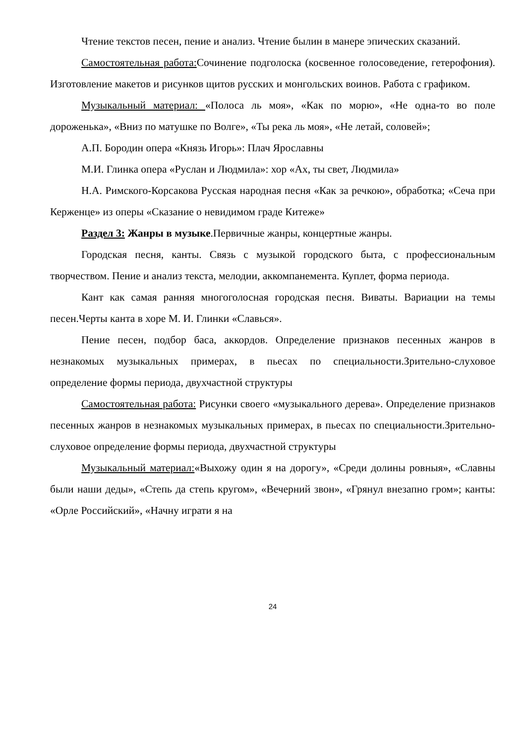Чтение текстов песен, пение и анализ. Чтение былин в манере эпических сказаний.
Самостоятельная работа: Сочинение подголоска (косвенное голосоведение, гетерофония). Изготовление макетов и рисунков щитов русских и монгольских воинов. Работа с графиком.
Музыкальный материал: «Полоса ль моя», «Как по морю», «Не одна-то во поле дороженька», «Вниз по матушке по Волге», «Ты река ль моя», «Не летай, соловей»;
А.П. Бородин опера «Князь Игорь»: Плач Ярославны
М.И. Глинка опера «Руслан и Людмила»: хор «Ах, ты свет, Людмила»
Н.А. Римского-Корсакова Русская народная песня «Как за речкою», обработка; «Сеча при Керженце» из оперы «Сказание о невидимом граде Китеже»
Раздел 3: Жанры в музыке.Первичные жанры, концертные жанры.
Городская песня, канты. Связь с музыкой городского быта, с профессиональным творчеством. Пение и анализ текста, мелодии, аккомпанемента. Куплет, форма периода.
Кант как самая ранняя многоголосная городская песня. Виваты. Вариации на темы песен.Черты канта в хоре М. И. Глинки «Славься».
Пение песен, подбор баса, аккордов. Определение признаков песенных жанров в незнакомых музыкальных примерах, в пьесах по специальности.Зрительно-слуховое определение формы периода, двухчастной структуры
Самостоятельная работа: Рисунки своего «музыкального дерева». Определение признаков песенных жанров в незнакомых музыкальных примерах, в пьесах по специальности.Зрительно-слуховое определение формы периода, двухчастной структуры
Музыкальный материал:«Выхожу один я на дорогу», «Среди долины ровныя», «Славны были наши деды», «Степь да степь кругом», «Вечерний звон», «Грянул внезапно гром»; канты: «Орле Российский», «Начну играти я на
24